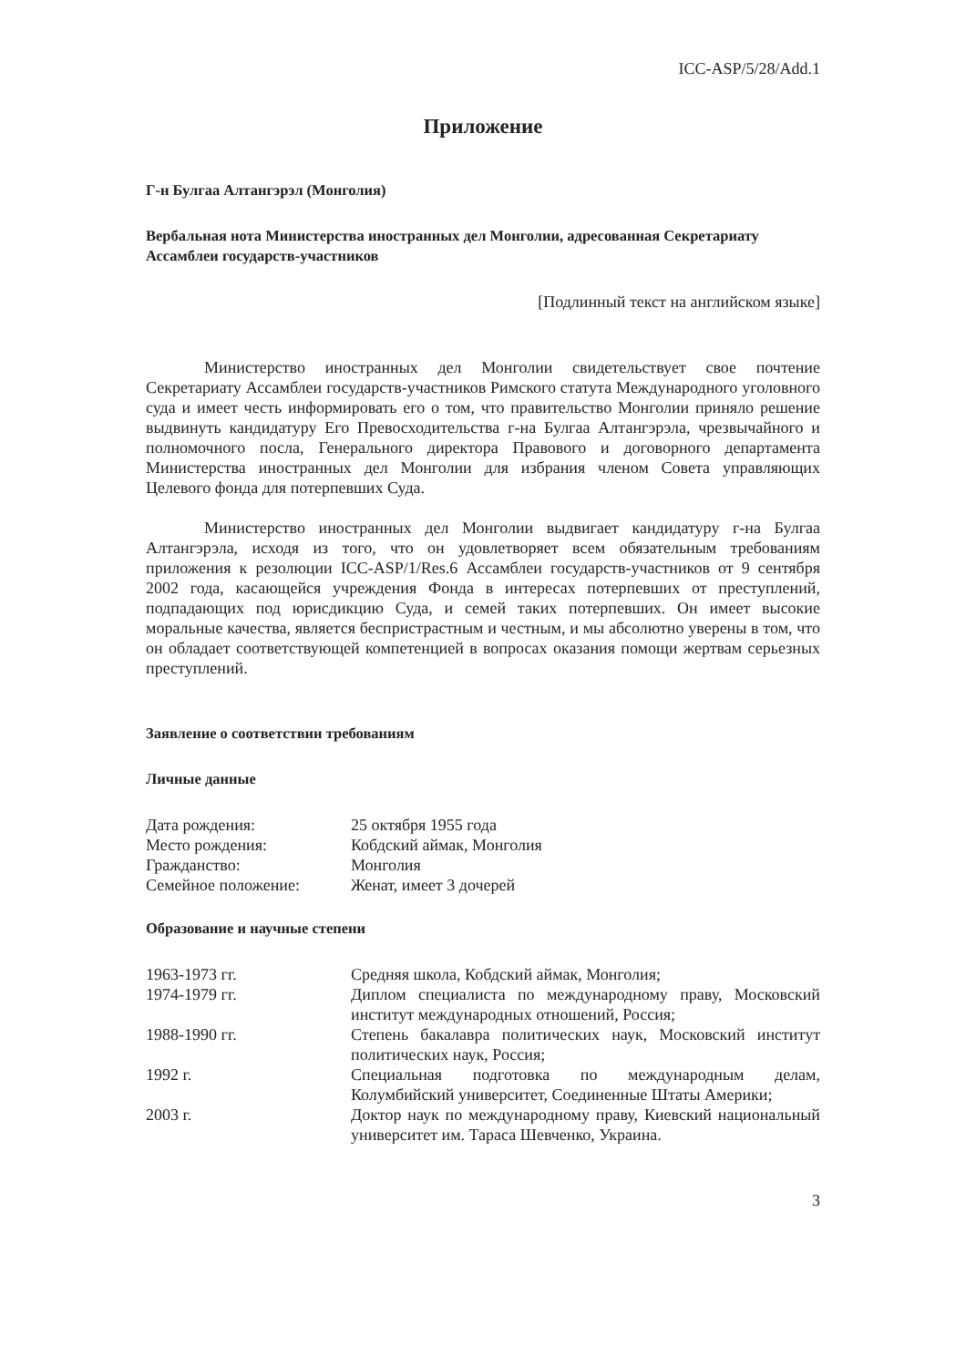ICC-ASP/5/28/Add.1
Приложение
Г-н Булгаа Алтангэрэл (Монголия)
Вербальная нота Министерства иностранных дел Монголии, адресованная Секретариату Ассамблеи государств-участников
[Подлинный текст на английском языке]
Министерство иностранных дел Монголии свидетельствует свое почтение Секретариату Ассамблеи государств-участников Римского статута Международного уголовного суда и имеет честь информировать его о том, что правительство Монголии приняло решение выдвинуть кандидатуру Его Превосходительства г-на Булгаа Алтангэрэла, чрезвычайного и полномочного посла, Генерального директора Правового и договорного департамента Министерства иностранных дел Монголии для избрания членом Совета управляющих Целевого фонда для потерпевших Суда.
Министерство иностранных дел Монголии выдвигает кандидатуру г-на Булгаа Алтангэрэла, исходя из того, что он удовлетворяет всем обязательным требованиям приложения к резолюции ICC-ASP/1/Res.6 Ассамблеи государств-участников от 9 сентября 2002 года, касающейся учреждения Фонда в интересах потерпевших от преступлений, подпадающих под юрисдикцию Суда, и семей таких потерпевших. Он имеет высокие моральные качества, является беспристрастным и честным, и мы абсолютно уверены в том, что он обладает соответствующей компетенцией в вопросах оказания помощи жертвам серьезных преступлений.
Заявление о соответствии требованиям
Личные данные
| Дата рождения: | 25 октября 1955 года |
| Место рождения: | Кобдский аймак, Монголия |
| Гражданство: | Монголия |
| Семейное положение: | Женат, имеет 3 дочерей |
Образование и научные степени
| 1963-1973 гг. | Средняя школа, Кобдский аймак, Монголия; |
| 1974-1979 гг. | Диплом специалиста по международному праву, Московский институт международных отношений, Россия; |
| 1988-1990 гг. | Степень бакалавра политических наук, Московский институт политических наук, Россия; |
| 1992 г. | Специальная подготовка по международным делам, Колумбийский университет, Соединенные Штаты Америки; |
| 2003 г. | Доктор наук по международному праву, Киевский национальный университет им. Тараса Шевченко, Украина. |
3